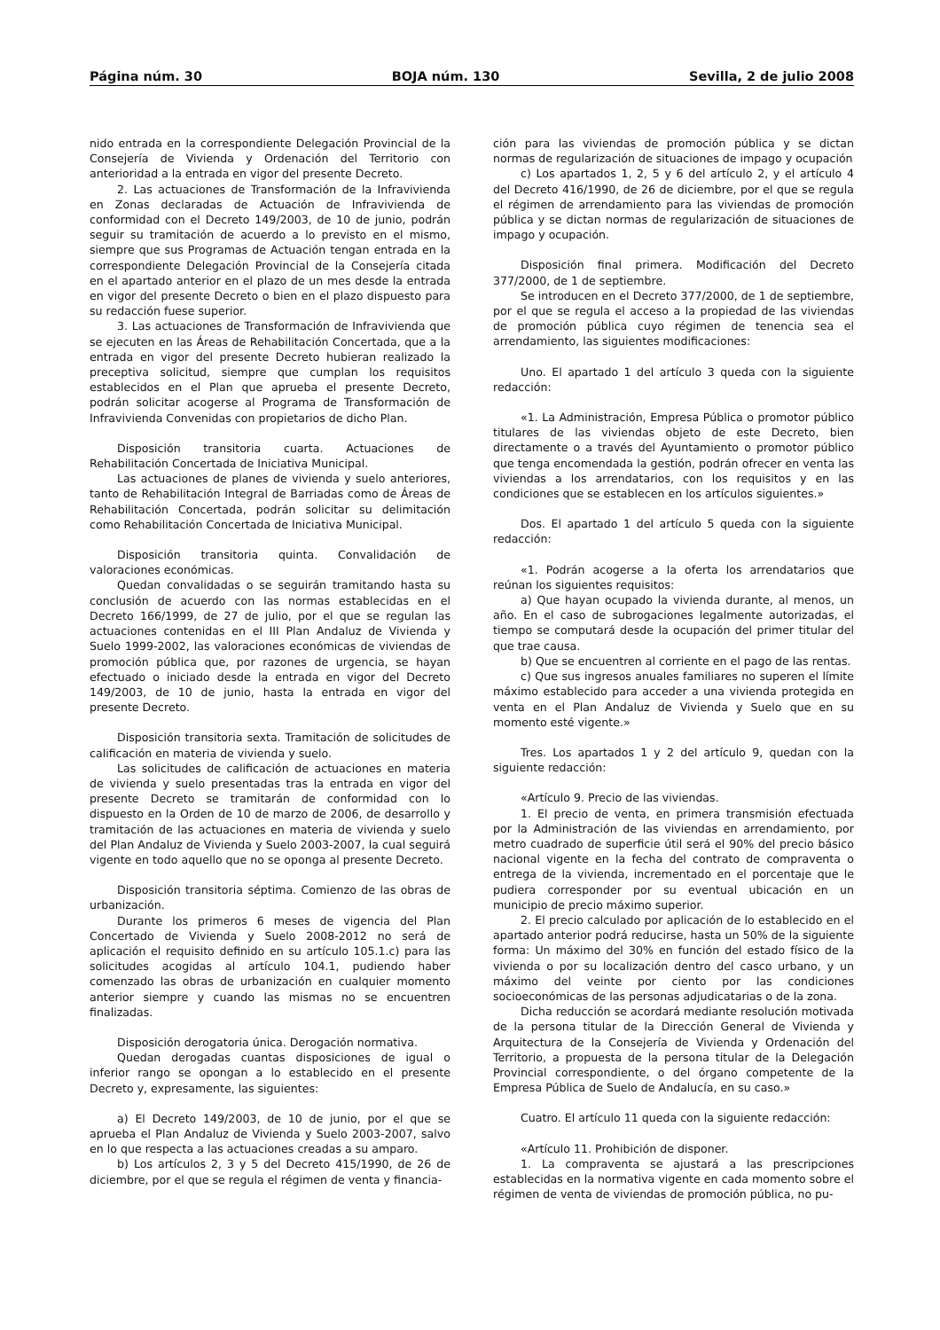Página núm. 30 BOJA núm. 130 Sevilla, 2 de julio 2008
nido entrada en la correspondiente Delegación Provincial de la Consejería de Vivienda y Ordenación del Territorio con anterioridad a la entrada en vigor del presente Decreto.
2. Las actuaciones de Transformación de la Infravivienda en Zonas declaradas de Actuación de Infravivienda de conformidad con el Decreto 149/2003, de 10 de junio, podrán seguir su tramitación de acuerdo a lo previsto en el mismo, siempre que sus Programas de Actuación tengan entrada en la correspondiente Delegación Provincial de la Consejería citada en el apartado anterior en el plazo de un mes desde la entrada en vigor del presente Decreto o bien en el plazo dispuesto para su redacción fuese superior.
3. Las actuaciones de Transformación de Infravivienda que se ejecuten en las Áreas de Rehabilitación Concertada, que a la entrada en vigor del presente Decreto hubieran realizado la preceptiva solicitud, siempre que cumplan los requisitos establecidos en el Plan que aprueba el presente Decreto, podrán solicitar acogerse al Programa de Transformación de Infravivienda Convenidas con propietarios de dicho Plan.
Disposición transitoria cuarta. Actuaciones de Rehabilitación Concertada de Iniciativa Municipal.
Las actuaciones de planes de vivienda y suelo anteriores, tanto de Rehabilitación Integral de Barriadas como de Áreas de Rehabilitación Concertada, podrán solicitar su delimitación como Rehabilitación Concertada de Iniciativa Municipal.
Disposición transitoria quinta. Convalidación de valoraciones económicas.
Quedan convalidadas o se seguirán tramitando hasta su conclusión de acuerdo con las normas establecidas en el Decreto 166/1999, de 27 de julio, por el que se regulan las actuaciones contenidas en el III Plan Andaluz de Vivienda y Suelo 1999-2002, las valoraciones económicas de viviendas de promoción pública que, por razones de urgencia, se hayan efectuado o iniciado desde la entrada en vigor del Decreto 149/2003, de 10 de junio, hasta la entrada en vigor del presente Decreto.
Disposición transitoria sexta. Tramitación de solicitudes de calificación en materia de vivienda y suelo.
Las solicitudes de calificación de actuaciones en materia de vivienda y suelo presentadas tras la entrada en vigor del presente Decreto se tramitarán de conformidad con lo dispuesto en la Orden de 10 de marzo de 2006, de desarrollo y tramitación de las actuaciones en materia de vivienda y suelo del Plan Andaluz de Vivienda y Suelo 2003-2007, la cual seguirá vigente en todo aquello que no se oponga al presente Decreto.
Disposición transitoria séptima. Comienzo de las obras de urbanización.
Durante los primeros 6 meses de vigencia del Plan Concertado de Vivienda y Suelo 2008-2012 no será de aplicación el requisito definido en su artículo 105.1.c) para las solicitudes acogidas al artículo 104.1, pudiendo haber comenzado las obras de urbanización en cualquier momento anterior siempre y cuando las mismas no se encuentren finalizadas.
Disposición derogatoria única. Derogación normativa.
Quedan derogadas cuantas disposiciones de igual o inferior rango se opongan a lo establecido en el presente Decreto y, expresamente, las siguientes:
a) El Decreto 149/2003, de 10 de junio, por el que se aprueba el Plan Andaluz de Vivienda y Suelo 2003-2007, salvo en lo que respecta a las actuaciones creadas a su amparo.
b) Los artículos 2, 3 y 5 del Decreto 415/1990, de 26 de diciembre, por el que se regula el régimen de venta y financia-
ción para las viviendas de promoción pública y se dictan normas de regularización de situaciones de impago y ocupación
c) Los apartados 1, 2, 5 y 6 del artículo 2, y el artículo 4 del Decreto 416/1990, de 26 de diciembre, por el que se regula el régimen de arrendamiento para las viviendas de promoción pública y se dictan normas de regularización de situaciones de impago y ocupación.
Disposición final primera. Modificación del Decreto 377/2000, de 1 de septiembre.
Se introducen en el Decreto 377/2000, de 1 de septiembre, por el que se regula el acceso a la propiedad de las viviendas de promoción pública cuyo régimen de tenencia sea el arrendamiento, las siguientes modificaciones:
Uno. El apartado 1 del artículo 3 queda con la siguiente redacción:
«1. La Administración, Empresa Pública o promotor público titulares de las viviendas objeto de este Decreto, bien directamente o a través del Ayuntamiento o promotor público que tenga encomendada la gestión, podrán ofrecer en venta las viviendas a los arrendatarios, con los requisitos y en las condiciones que se establecen en los artículos siguientes.»
Dos. El apartado 1 del artículo 5 queda con la siguiente redacción:
«1. Podrán acogerse a la oferta los arrendatarios que reúnan los siguientes requisitos:
a) Que hayan ocupado la vivienda durante, al menos, un año. En el caso de subrogaciones legalmente autorizadas, el tiempo se computará desde la ocupación del primer titular del que trae causa.
b) Que se encuentren al corriente en el pago de las rentas.
c) Que sus ingresos anuales familiares no superen el límite máximo establecido para acceder a una vivienda protegida en venta en el Plan Andaluz de Vivienda y Suelo que en su momento esté vigente.»
Tres. Los apartados 1 y 2 del artículo 9, quedan con la siguiente redacción:
«Artículo 9. Precio de las viviendas.
1. El precio de venta, en primera transmisión efectuada por la Administración de las viviendas en arrendamiento, por metro cuadrado de superficie útil será el 90% del precio básico nacional vigente en la fecha del contrato de compraventa o entrega de la vivienda, incrementado en el porcentaje que le pudiera corresponder por su eventual ubicación en un municipio de precio máximo superior.
2. El precio calculado por aplicación de lo establecido en el apartado anterior podrá reducirse, hasta un 50% de la siguiente forma: Un máximo del 30% en función del estado físico de la vivienda o por su localización dentro del casco urbano, y un máximo del veinte por ciento por las condiciones socioeconómicas de las personas adjudicatarias o de la zona.
Dicha reducción se acordará mediante resolución motivada de la persona titular de la Dirección General de Vivienda y Arquitectura de la Consejería de Vivienda y Ordenación del Territorio, a propuesta de la persona titular de la Delegación Provincial correspondiente, o del órgano competente de la Empresa Pública de Suelo de Andalucía, en su caso.»
Cuatro. El artículo 11 queda con la siguiente redacción:
«Artículo 11. Prohibición de disponer.
1. La compraventa se ajustará a las prescripciones establecidas en la normativa vigente en cada momento sobre el régimen de venta de viviendas de promoción pública, no pu-